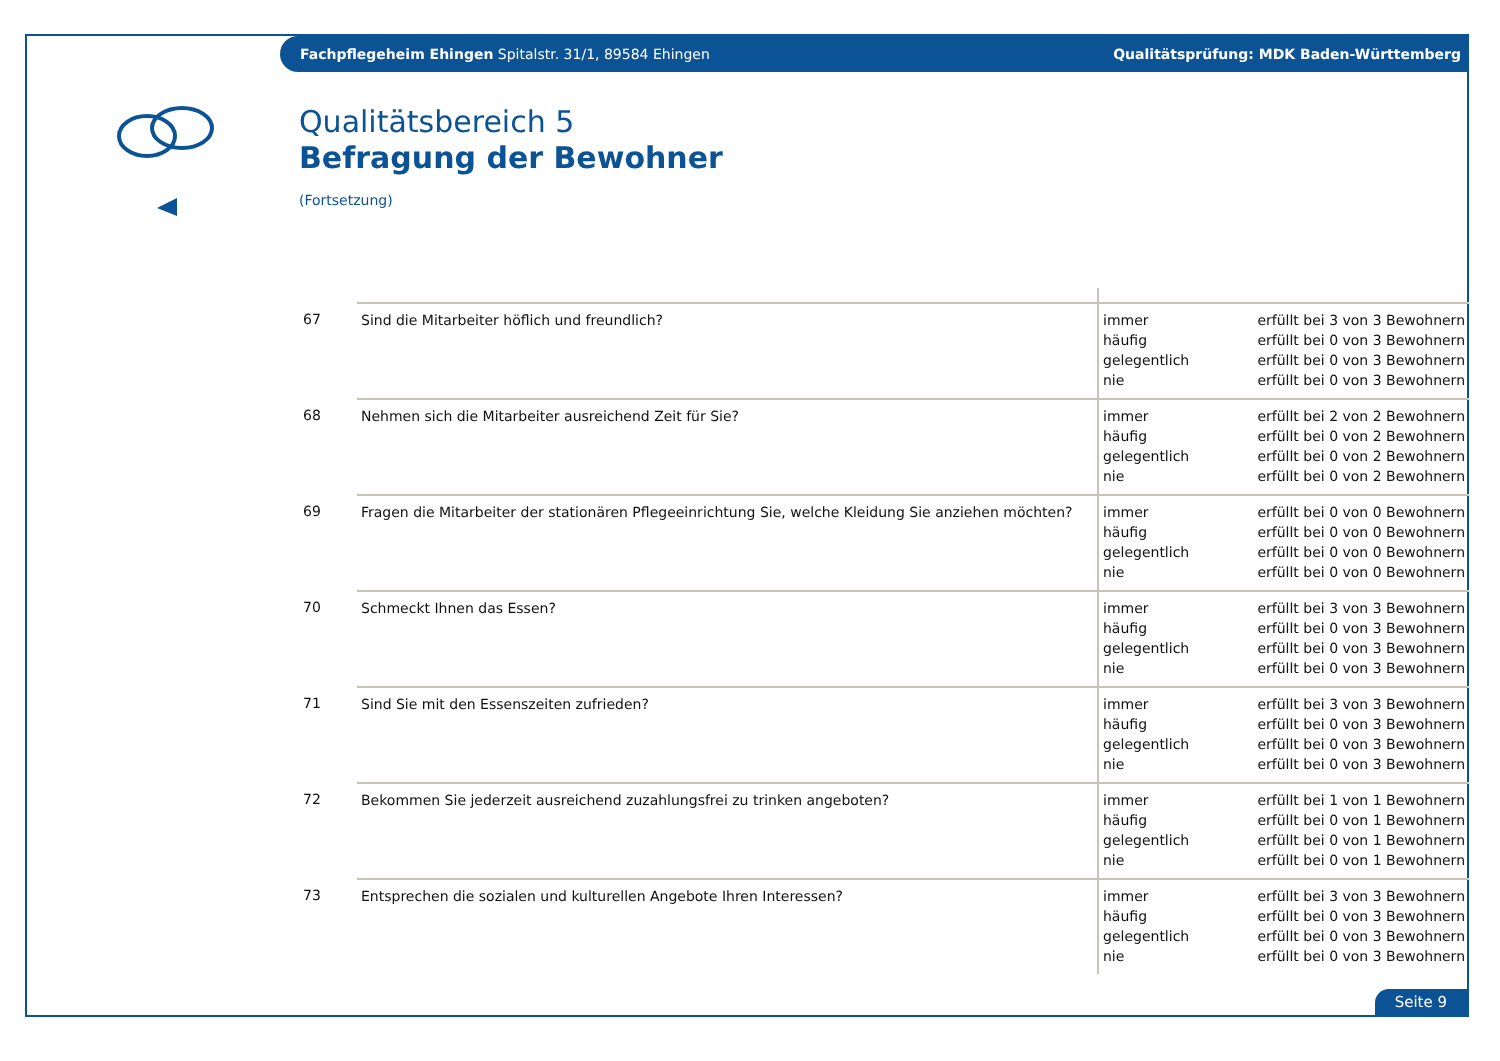Fachpflegeheim Ehingen Spitalstr. 31/1, 89584 Ehingen Qualitätsprüfung: MDK Baden-Württemberg
Qualitätsbereich 5
Befragung der Bewohner
(Fortsetzung)
| 67 | Sind die Mitarbeiter höflich und freundlich? | immer häufig gelegentlich nie | erfüllt bei 3 von 3 Bewohnern erfüllt bei 0 von 3 Bewohnern erfüllt bei 0 von 3 Bewohnern erfüllt bei 0 von 3 Bewohnern |
| 68 | Nehmen sich die Mitarbeiter ausreichend Zeit für Sie? | immer häufig gelegentlich nie | erfüllt bei 2 von 2 Bewohnern erfüllt bei 0 von 2 Bewohnern erfüllt bei 0 von 2 Bewohnern erfüllt bei 0 von 2 Bewohnern |
| 69 | Fragen die Mitarbeiter der stationären Pflegeeinrichtung Sie, welche Kleidung Sie anziehen möchten? | immer häufig gelegentlich nie | erfüllt bei 0 von 0 Bewohnern erfüllt bei 0 von 0 Bewohnern erfüllt bei 0 von 0 Bewohnern erfüllt bei 0 von 0 Bewohnern |
| 70 | Schmeckt Ihnen das Essen? | immer häufig gelegentlich nie | erfüllt bei 3 von 3 Bewohnern erfüllt bei 0 von 3 Bewohnern erfüllt bei 0 von 3 Bewohnern erfüllt bei 0 von 3 Bewohnern |
| 71 | Sind Sie mit den Essenszeiten zufrieden? | immer häufig gelegentlich nie | erfüllt bei 3 von 3 Bewohnern erfüllt bei 0 von 3 Bewohnern erfüllt bei 0 von 3 Bewohnern erfüllt bei 0 von 3 Bewohnern |
| 72 | Bekommen Sie jederzeit ausreichend zuzahlungsfrei zu trinken angeboten? | immer häufig gelegentlich nie | erfüllt bei 1 von 1 Bewohnern erfüllt bei 0 von 1 Bewohnern erfüllt bei 0 von 1 Bewohnern erfüllt bei 0 von 1 Bewohnern |
| 73 | Entsprechen die sozialen und kulturellen Angebote Ihren Interessen? | immer häufig gelegentlich nie | erfüllt bei 3 von 3 Bewohnern erfüllt bei 0 von 3 Bewohnern erfüllt bei 0 von 3 Bewohnern erfüllt bei 0 von 3 Bewohnern |
Seite 9